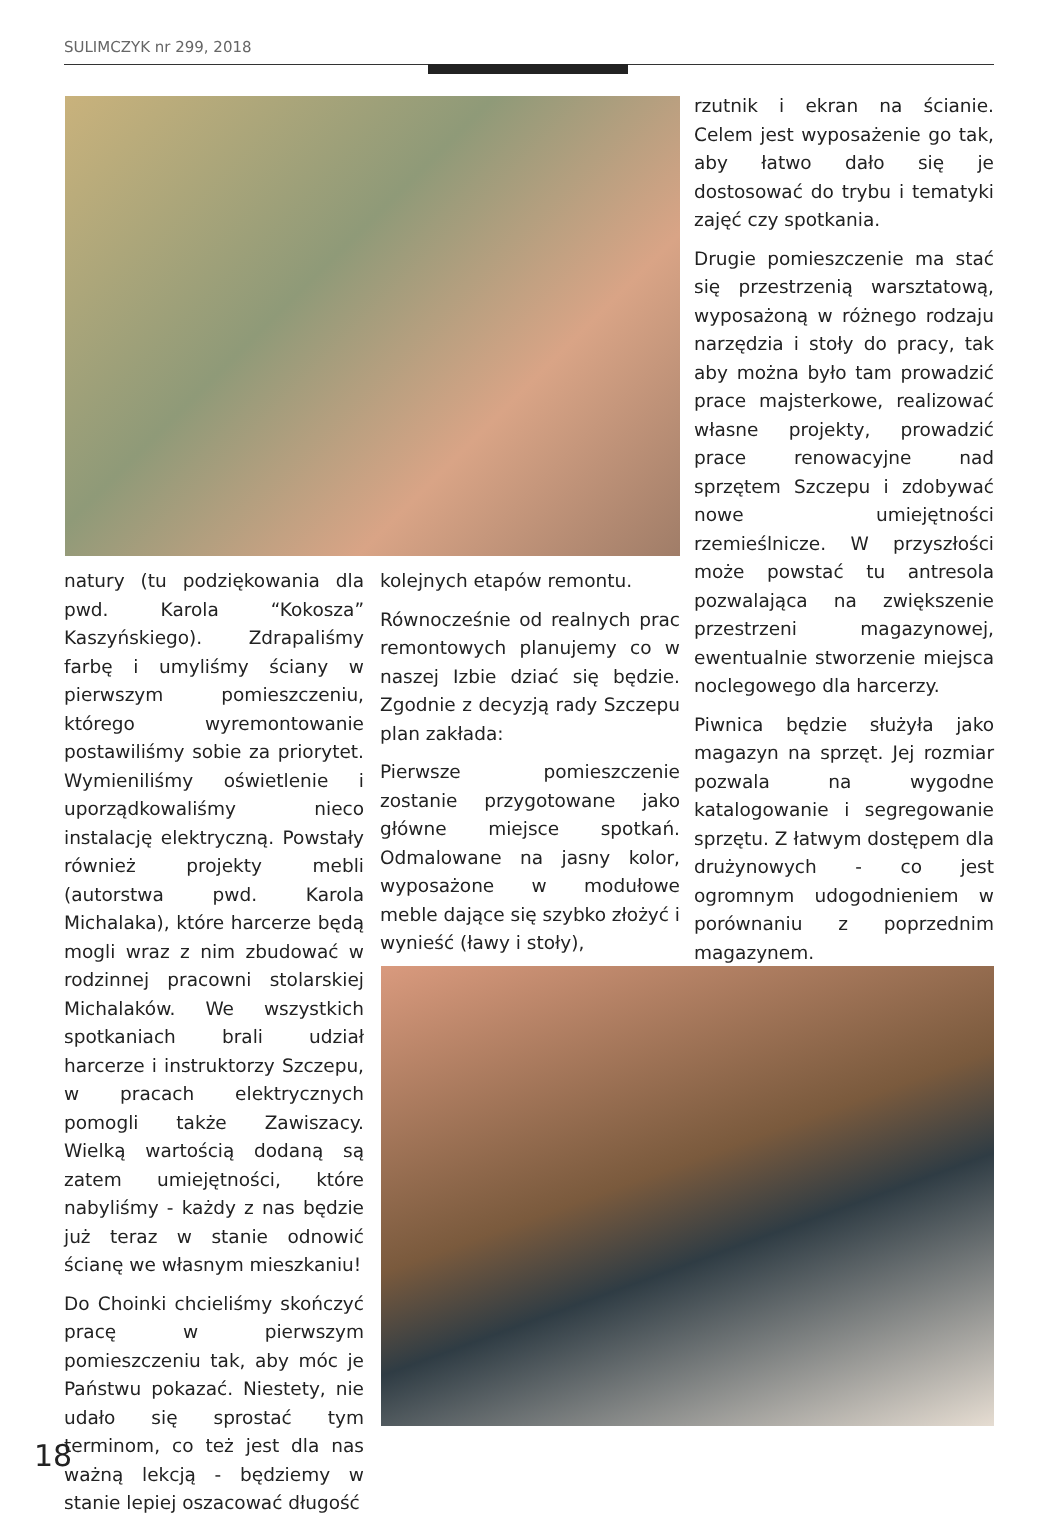SULIMCZYK nr 299, 2018
rzutnik i ekran na ścianie. Celem jest wyposażenie go tak, aby łatwo dało się je dostosować do trybu i tematyki zajęć czy spotkania.
Drugie pomieszczenie ma stać się przestrzenią warsztatową, wyposażoną w różnego rodzaju narzędzia i stoły do pracy, tak aby można było tam prowadzić prace majsterkowe, realizować własne projekty, prowadzić prace renowacyjne nad sprzętem Szczepu i zdobywać nowe umiejętności rzemieślnicze. W przyszłości może powstać tu antresola pozwalająca na zwiększenie przestrzeni magazynowej, ewentualnie stworzenie miejsca noclegowego dla harcerzy.
Piwnica będzie służyła jako magazyn na sprzęt. Jej rozmiar pozwala na wygodne katalogowanie i segregowanie sprzętu. Z łatwym dostępem dla drużynowych - co jest ogromnym udogodnieniem w porównaniu z poprzednim magazynem.
natury (tu podziękowania dla pwd. Karola “Kokosza” Kaszyńskiego). Zdrapaliśmy farbę i umyliśmy ściany w pierwszym pomieszczeniu, którego wyremontowanie postawiliśmy sobie za priorytet. Wymieniliśmy oświetlenie i uporządkowaliśmy nieco instalację elektryczną. Powstały również projekty mebli (autorstwa pwd. Karola Michalaka), które harcerze będą mogli wraz z nim zbudować w rodzinnej pracowni stolarskiej Michalaków. We wszystkich spotkaniach brali udział harcerze i instruktorzy Szczepu, w pracach elektrycznych pomogli także Zawiszacy. Wielką wartością dodaną są zatem umiejętności, które nabyliśmy - każdy z nas będzie już teraz w stanie odnowić ścianę we własnym mieszkaniu!
Do Choinki chcieliśmy skończyć pracę w pierwszym pomieszczeniu tak, aby móc je Państwu pokazać. Niestety, nie udało się sprostać tym terminom, co też jest dla nas ważną lekcją - będziemy w stanie lepiej oszacować długość
kolejnych etapów remontu.
Równocześnie od realnych prac remontowych planujemy co w naszej Izbie dziać się będzie. Zgodnie z decyzją rady Szczepu plan zakłada:
Pierwsze pomieszczenie zostanie przygotowane jako główne miejsce spotkań. Odmalowane na jasny kolor, wyposażone w modułowe meble dające się szybko złożyć i wynieść (ławy i stoły),
18